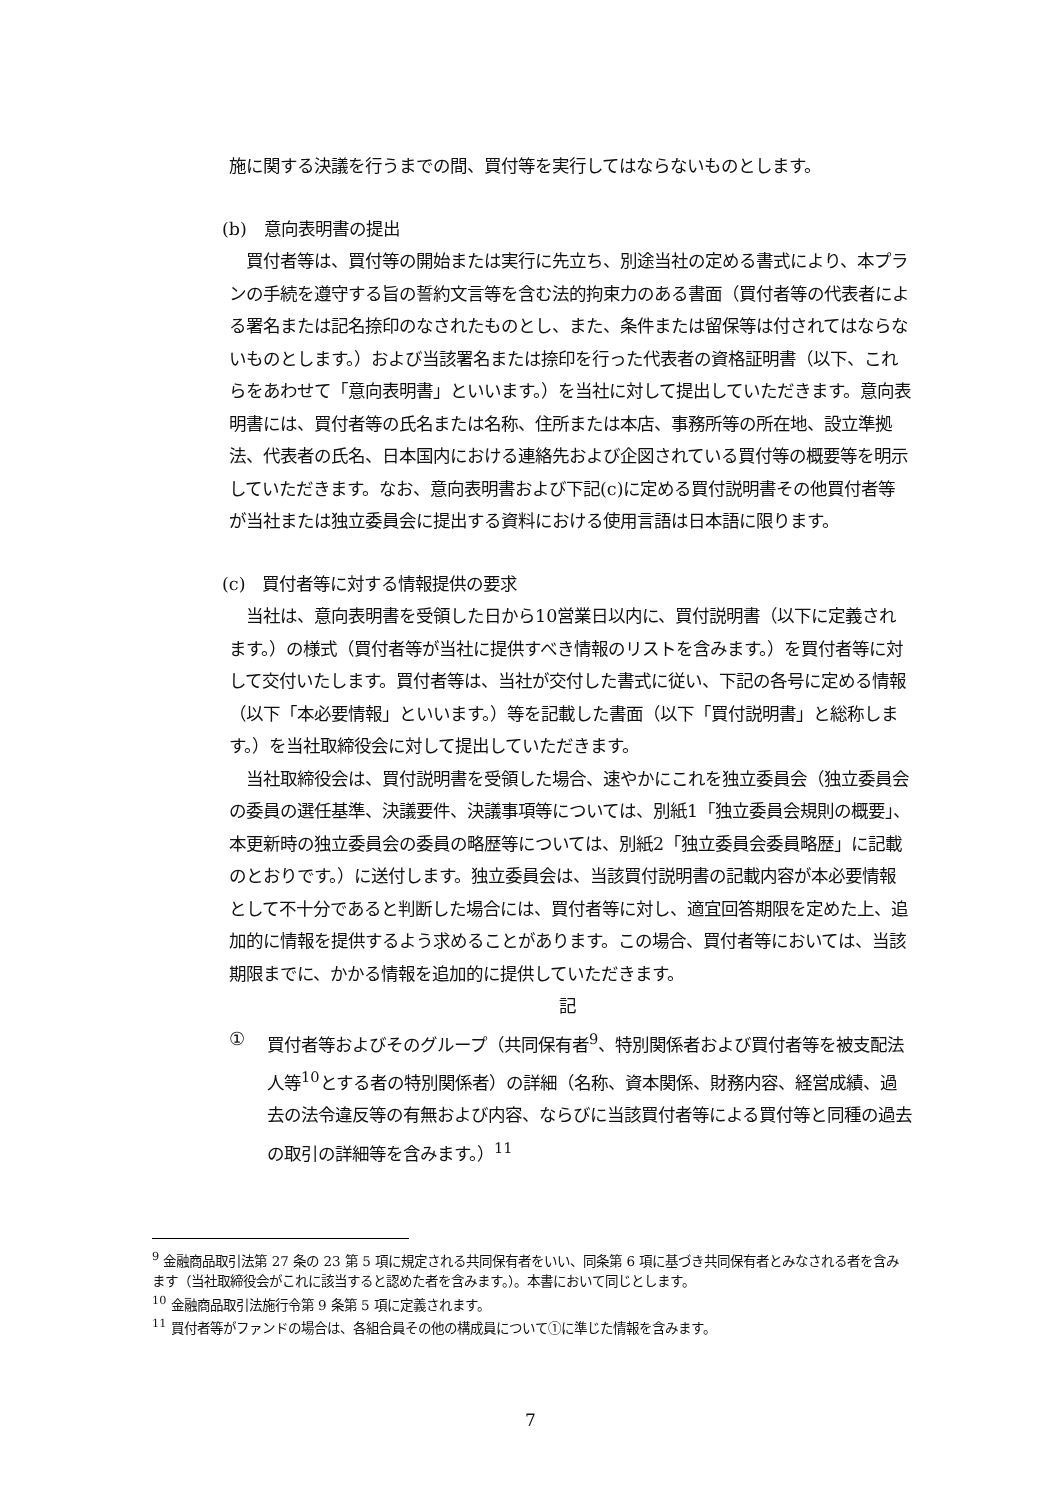施に関する決議を行うまでの間、買付等を実行してはならないものとします。
(b)　意向表明書の提出
　買付者等は、買付等の開始または実行に先立ち、別途当社の定める書式により、本プランの手続を遵守する旨の誓約文言等を含む法的拘束力のある書面（買付者等の代表者による署名または記名捺印のなされたものとし、また、条件または留保等は付されてはならないものとします。）および当該署名または捺印を行った代表者の資格証明書（以下、これらをあわせて「意向表明書」といいます。）を当社に対して提出していただきます。意向表明書には、買付者等の氏名または名称、住所または本店、事務所等の所在地、設立準拠法、代表者の氏名、日本国内における連絡先および企図されている買付等の概要等を明示していただきます。なお、意向表明書および下記(c)に定める買付説明書その他買付者等が当社または独立委員会に提出する資料における使用言語は日本語に限ります。
(c)　買付者等に対する情報提供の要求
　当社は、意向表明書を受領した日から10営業日以内に、買付説明書（以下に定義されます。）の様式（買付者等が当社に提供すべき情報のリストを含みます。）を買付者等に対して交付いたします。買付者等は、当社が交付した書式に従い、下記の各号に定める情報（以下「本必要情報」といいます。）等を記載した書面（以下「買付説明書」と総称します。）を当社取締役会に対して提出していただきます。
　当社取締役会は、買付説明書を受領した場合、速やかにこれを独立委員会（独立委員会の委員の選任基準、決議要件、決議事項等については、別紙1「独立委員会規則の概要」、本更新時の独立委員会の委員の略歴等については、別紙2「独立委員会委員略歴」に記載のとおりです。）に送付します。独立委員会は、当該買付説明書の記載内容が本必要情報として不十分であると判断した場合には、買付者等に対し、適宜回答期限を定めた上、追加的に情報を提供するよう求めることがあります。この場合、買付者等においては、当該期限までに、かかる情報を追加的に提供していただきます。
記
① 買付者等およびそのグループ（共同保有者<sup>9</sup>、特別関係者および買付者等を被支配法人等<sup>10</sup>とする者の特別関係者）の詳細（名称、資本関係、財務内容、経営成績、過去の法令違反等の有無および内容、ならびに当該買付者等による買付等と同種の過去の取引の詳細等を含みます。）<sup>11</sup>
<sup>9</sup> 金融商品取引法第 27 条の 23 第 5 項に規定される共同保有者をいい、同条第 6 項に基づき共同保有者とみなされる者を含みます（当社取締役会がこれに該当すると認めた者を含みます。）。本書において同じとします。
<sup>10</sup> 金融商品取引法施行令第 9 条第 5 項に定義されます。
<sup>11</sup> 買付者等がファンドの場合は、各組合員その他の構成員について①に準じた情報を含みます。
7